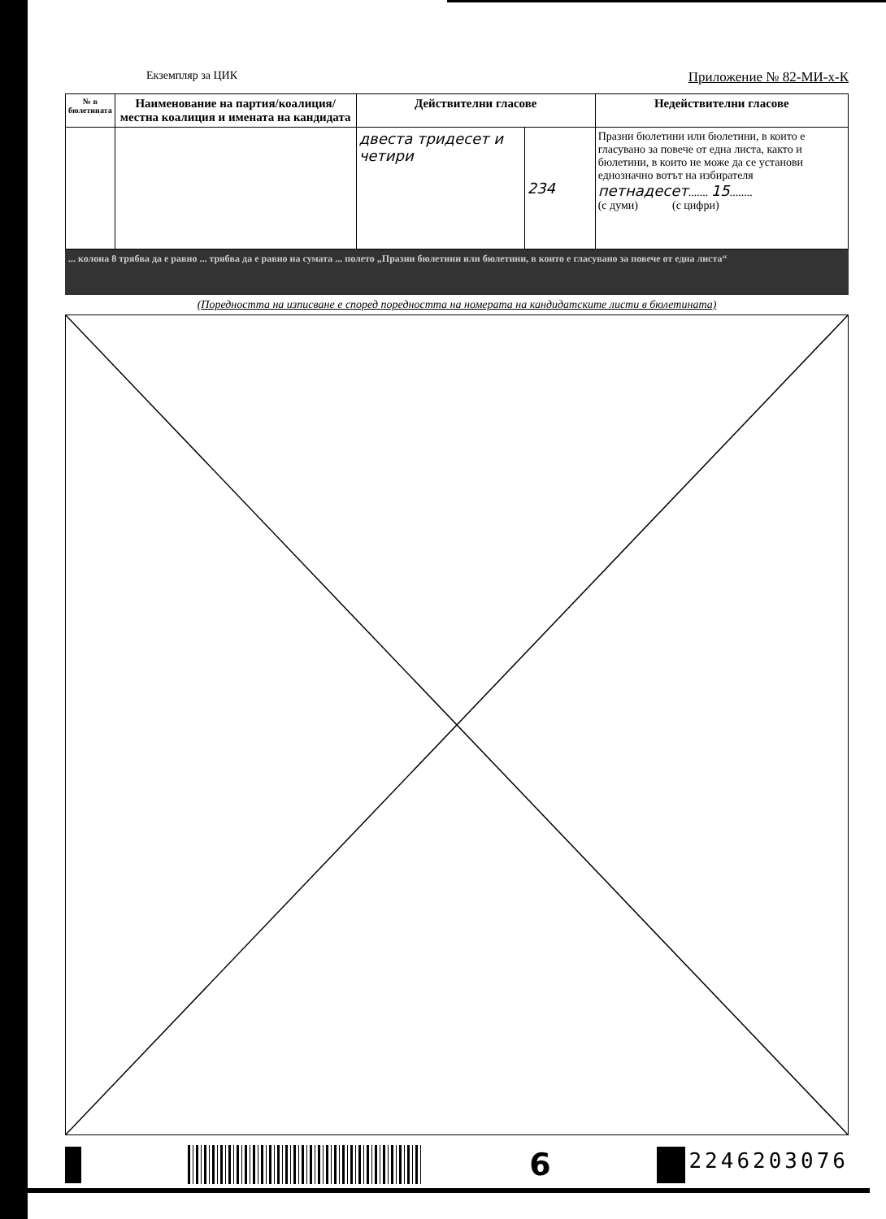Екземпляр за ЦИК Приложение № 82-МИ-х-К
| № в бюлетината | Наименование на партия/коалиция/местна коалиция и имената на кандидата | Действителни гласове | | Недействителни гласове |
| --- | --- | --- | --- | --- |
| | | двеста тридесет и четири | 234 | Празни бюлетини или бюлетини, в които е гласувано за повече от една листа, както и бюлетини, в които не може да се установи еднозначно вотът на избирателя петнадесет ....... 15 ........ (с думи) (с цифри) |
... колона 8 трябва да е равно ... трябва да е равно на сумата ... полето „Празни бюлетини или бюлетини, в които е гласувано за повече от една листа“
(Поредността на изписване е според поредността на номерата на кандидатските листи в бюлетината)
6 2246203076